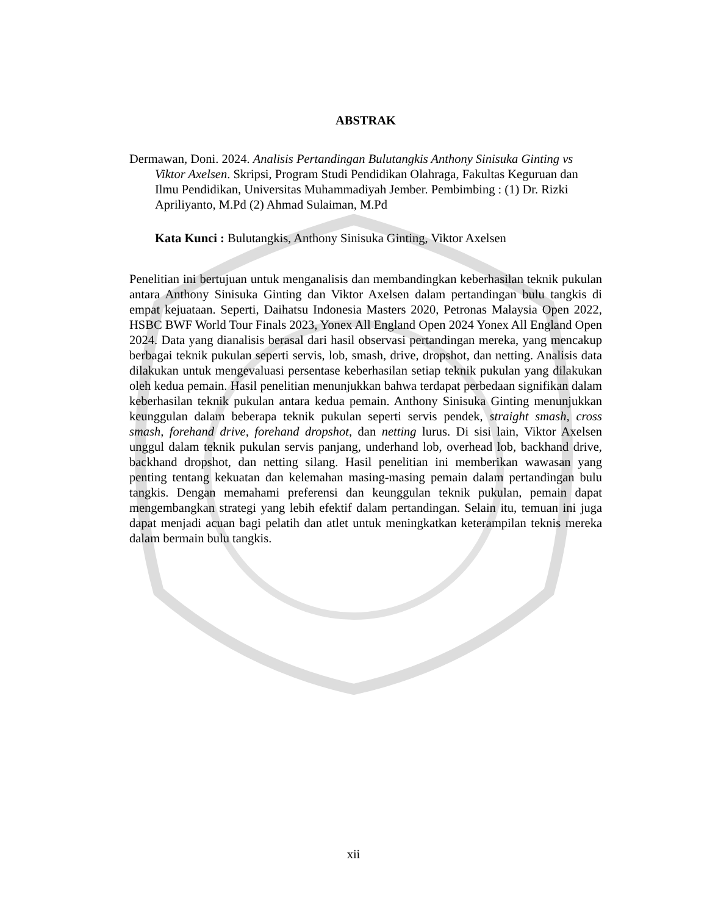ABSTRAK
Dermawan, Doni. 2024. Analisis Pertandingan Bulutangkis Anthony Sinisuka Ginting vs Viktor Axelsen. Skripsi, Program Studi Pendidikan Olahraga, Fakultas Keguruan dan Ilmu Pendidikan, Universitas Muhammadiyah Jember. Pembimbing : (1) Dr. Rizki Apriliyanto, M.Pd (2) Ahmad Sulaiman, M.Pd
Kata Kunci : Bulutangkis, Anthony Sinisuka Ginting, Viktor Axelsen
Penelitian ini bertujuan untuk menganalisis dan membandingkan keberhasilan teknik pukulan antara Anthony Sinisuka Ginting dan Viktor Axelsen dalam pertandingan bulu tangkis di empat kejuataan. Seperti, Daihatsu Indonesia Masters 2020, Petronas Malaysia Open 2022, HSBC BWF World Tour Finals 2023, Yonex All England Open 2024 Yonex All England Open 2024. Data yang dianalisis berasal dari hasil observasi pertandingan mereka, yang mencakup berbagai teknik pukulan seperti servis, lob, smash, drive, dropshot, dan netting. Analisis data dilakukan untuk mengevaluasi persentase keberhasilan setiap teknik pukulan yang dilakukan oleh kedua pemain. Hasil penelitian menunjukkan bahwa terdapat perbedaan signifikan dalam keberhasilan teknik pukulan antara kedua pemain. Anthony Sinisuka Ginting menunjukkan keunggulan dalam beberapa teknik pukulan seperti servis pendek, straight smash, cross smash, forehand drive, forehand dropshot, dan netting lurus. Di sisi lain, Viktor Axelsen unggul dalam teknik pukulan servis panjang, underhand lob, overhead lob, backhand drive, backhand dropshot, dan netting silang. Hasil penelitian ini memberikan wawasan yang penting tentang kekuatan dan kelemahan masing-masing pemain dalam pertandingan bulu tangkis. Dengan memahami preferensi dan keunggulan teknik pukulan, pemain dapat mengembangkan strategi yang lebih efektif dalam pertandingan. Selain itu, temuan ini juga dapat menjadi acuan bagi pelatih dan atlet untuk meningkatkan keterampilan teknis mereka dalam bermain bulu tangkis.
xii